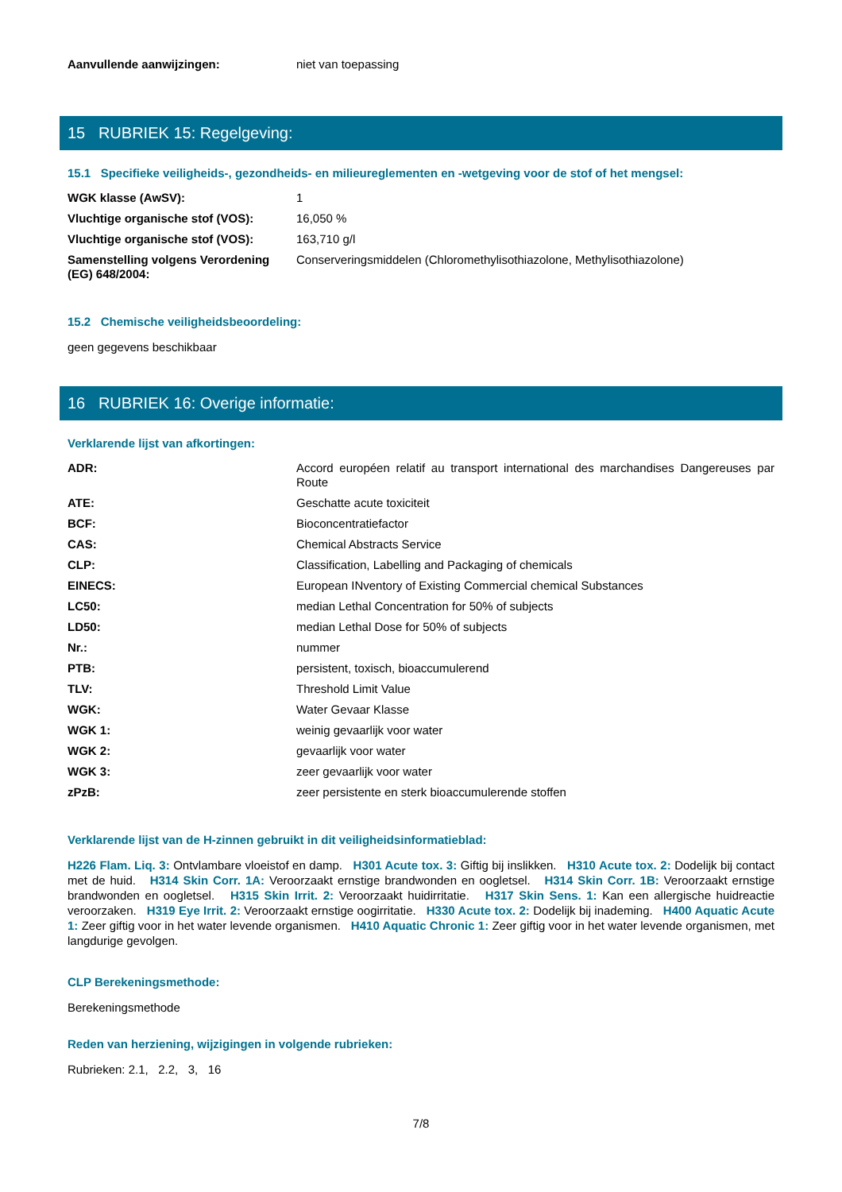| Aanvullende aanwijzingen: | niet van toepassing |
15 RUBRIEK 15: Regelgeving:
15.1 Specifieke veiligheids-, gezondheids- en milieureglementen en -wetgeving voor de stof of het mengsel:
| WGK klasse (AwSV): | 1 |
| Vluchtige organische stof (VOS): | 16,050 % |
| Vluchtige organische stof (VOS): | 163,710 g/l |
| Samenstelling volgens Verordening (EG) 648/2004: | Conserveringsmiddelen (Chloromethylisothiazolone, Methylisothiazolone) |
15.2 Chemische veiligheidsbeoordeling:
geen gegevens beschikbaar
16 RUBRIEK 16: Overige informatie:
Verklarende lijst van afkortingen:
| ADR: | Accord européen relatif au transport international des marchandises Dangereuses par Route |
| ATE: | Geschatte acute toxiciteit |
| BCF: | Bioconcentratiefactor |
| CAS: | Chemical Abstracts Service |
| CLP: | Classification, Labelling and Packaging of chemicals |
| EINECS: | European INventory of Existing Commercial chemical Substances |
| LC50: | median Lethal Concentration for 50% of subjects |
| LD50: | median Lethal Dose for 50% of subjects |
| Nr.: | nummer |
| PTB: | persistent, toxisch, bioaccumulerend |
| TLV: | Threshold Limit Value |
| WGK: | Water Gevaar Klasse |
| WGK 1: | weinig gevaarlijk voor water |
| WGK 2: | gevaarlijk voor water |
| WGK 3: | zeer gevaarlijk voor water |
| zPzB: | zeer persistente en sterk bioaccumulerende stoffen |
Verklarende lijst van de H-zinnen gebruikt in dit veiligheidsinformatieblad:
H226 Flam. Liq. 3: Ontvlambare vloeistof en damp. H301 Acute tox. 3: Giftig bij inslikken. H310 Acute tox. 2: Dodelijk bij contact met de huid. H314 Skin Corr. 1A: Veroorzaakt ernstige brandwonden en oogletsel. H314 Skin Corr. 1B: Veroorzaakt ernstige brandwonden en oogletsel. H315 Skin Irrit. 2: Veroorzaakt huidirritatie. H317 Skin Sens. 1: Kan een allergische huidreactie veroorzaken. H319 Eye Irrit. 2: Veroorzaakt ernstige oogirritatie. H330 Acute tox. 2: Dodelijk bij inademing. H400 Aquatic Acute 1: Zeer giftig voor in het water levende organismen. H410 Aquatic Chronic 1: Zeer giftig voor in het water levende organismen, met langdurige gevolgen.
CLP Berekeningsmethode:
Berekeningsmethode
Reden van herziening, wijzigingen in volgende rubrieken:
Rubrieken: 2.1, 2.2, 3, 16
7/8